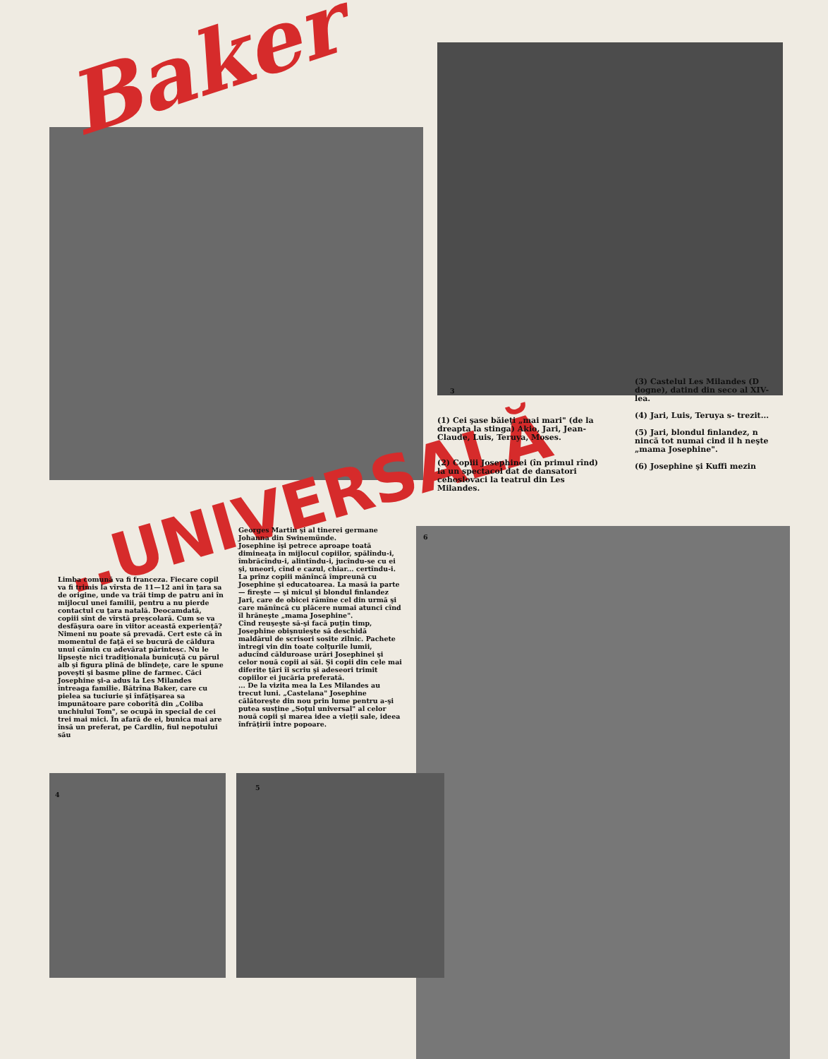Baker
..UNIVERSALĂ
3
(3) Castelul Les Milandes (D dogne), datind din seco al XIV-lea.
(4) Jari, Luis, Teruya s- trezit...
(5) Jari, blondul finlandez, n nincă tot numai cind il h neşte „mama Josephine".
(6) Josephine şi Kuffi mezin
(1) Cei şase băieţi „mai mari" (de la dreapta la stinga) Akio, Jari, Jean-Claude, Luis, Teruya, Moses.
(2) Copiii Josephinei (în primul rînd) la un spectacol dat de dansatori cehoslovaci la teatrul din Les Milandes.
6
Limba comună va fi franceza. Fiecare copil va fi trimis la vîrsta de 11—12 ani în ţara sa de origine, unde va trăi timp de patru ani în mijlocul unei familii, pentru a nu pierde contactul cu ţara natală. Deocamdată, copiii sînt de vîrstă preşcolară. Cum se va desfăşura oare în viitor această experienţă? Nimeni nu poate să prevadă. Cert este că în momentul de faţă ei se bucură de căldura unui cămin cu adevărat părintesc. Nu le lipseşte nici tradiţionala bunicuţă cu părul alb şi figura plină de blîndeţe, care le spune poveşti şi basme pline de farmec. Căci Josephine şi-a adus la Les Milandes întreaga familie. Bătrîna Baker, care cu pielea sa tuciurie şi înfăţişarea sa impunătoare pare coborîtă din „Coliba unchiului Tom", se ocupă în special de cei trei mai mici. În afară de ei, bunica mai are însă un preferat, pe Cardlin, fiul nepotului său
Georges Martin şi al tinerei germane Johanna din Swinemünde.
Josephine îşi petrece aproape toată dimineaţa în mijlocul copiilor, spălîndu-i, îmbrăcîndu-i, alintîndu-i, jucîndu-se cu ei şi, uneori, cînd e cazul, chiar... certîndu-i. La prînz copiii mănîncă împreună cu Josephine şi educatoarea. La masă ia parte — fireşte — şi micul şi blondul finlandez Jari, care de obicei rămîne cel din urmă şi care mănîncă cu plăcere numai atunci cînd îl hrăneşte „mama Josephine".
Cînd reuşeşte să-şi facă puţin timp, Josephine obişnuieşte să deschidă maldărul de scrisori sosite zilnic. Pachete întregi vin din toate colţurile lumii, aducînd călduroase urări Josephinei şi celor nouă copii ai săi. Şi copii din cele mai diferite ţări îi scriu şi adeseori trimit copiilor ei jucăria preferată.
... De la vizita mea la Les Milandes au trecut luni. „Castelana" Josephine călătoreşte din nou prin lume pentru a-şi putea susţine „Soţul universal" al celor nouă copii şi marea idee a vieţii sale, ideea înfrăţirii între popoare.
4
5